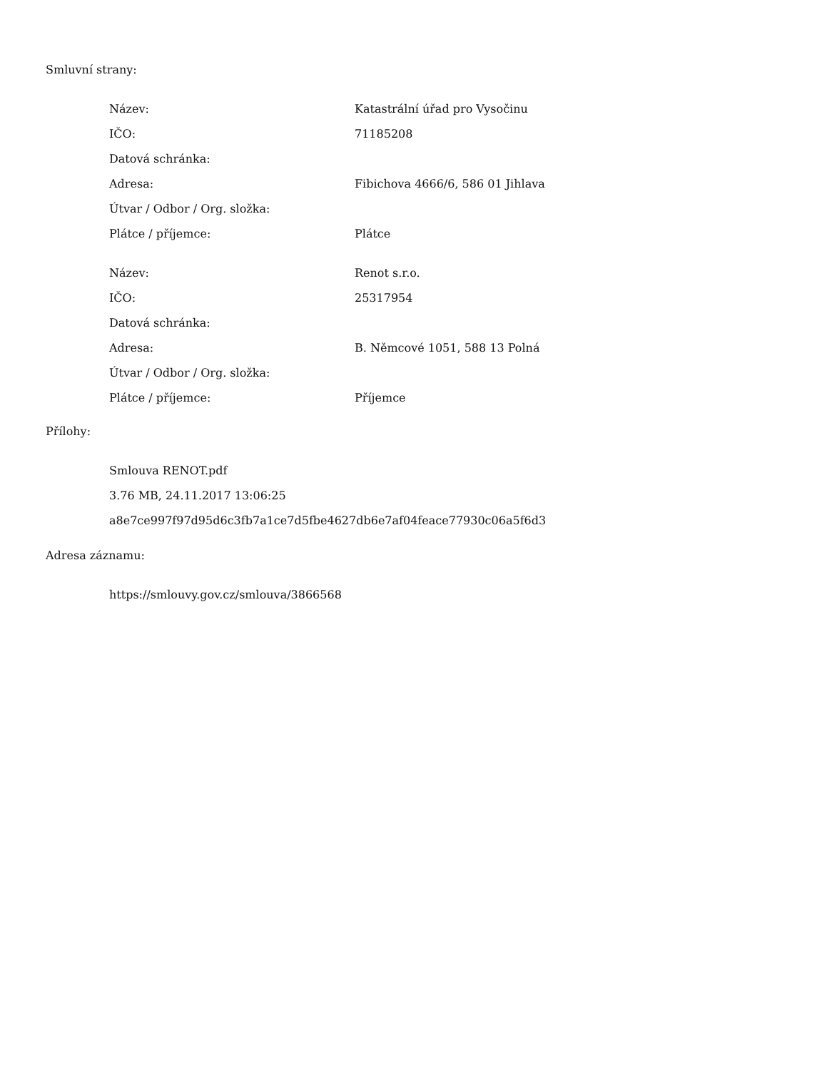Smluvní strany:
| Název: | Katastrální úřad pro Vysočinu |
| IČO: | 71185208 |
| Datová schránka: | |
| Adresa: | Fibichova 4666/6, 586 01 Jihlava |
| Útvar / Odbor / Org. složka: | |
| Plátce / příjemce: | Plátce |
| Název: | Renot s.r.o. |
| IČO: | 25317954 |
| Datová schránka: | |
| Adresa: | B. Němcové 1051, 588 13 Polná |
| Útvar / Odbor / Org. složka: | |
| Plátce / příjemce: | Příjemce |
Přílohy:
Smlouva RENOT.pdf
3.76 MB, 24.11.2017 13:06:25
a8e7ce997f97d95d6c3fb7a1ce7d5fbe4627db6e7af04feace77930c06a5f6d3
Adresa záznamu:
https://smlouvy.gov.cz/smlouva/3866568